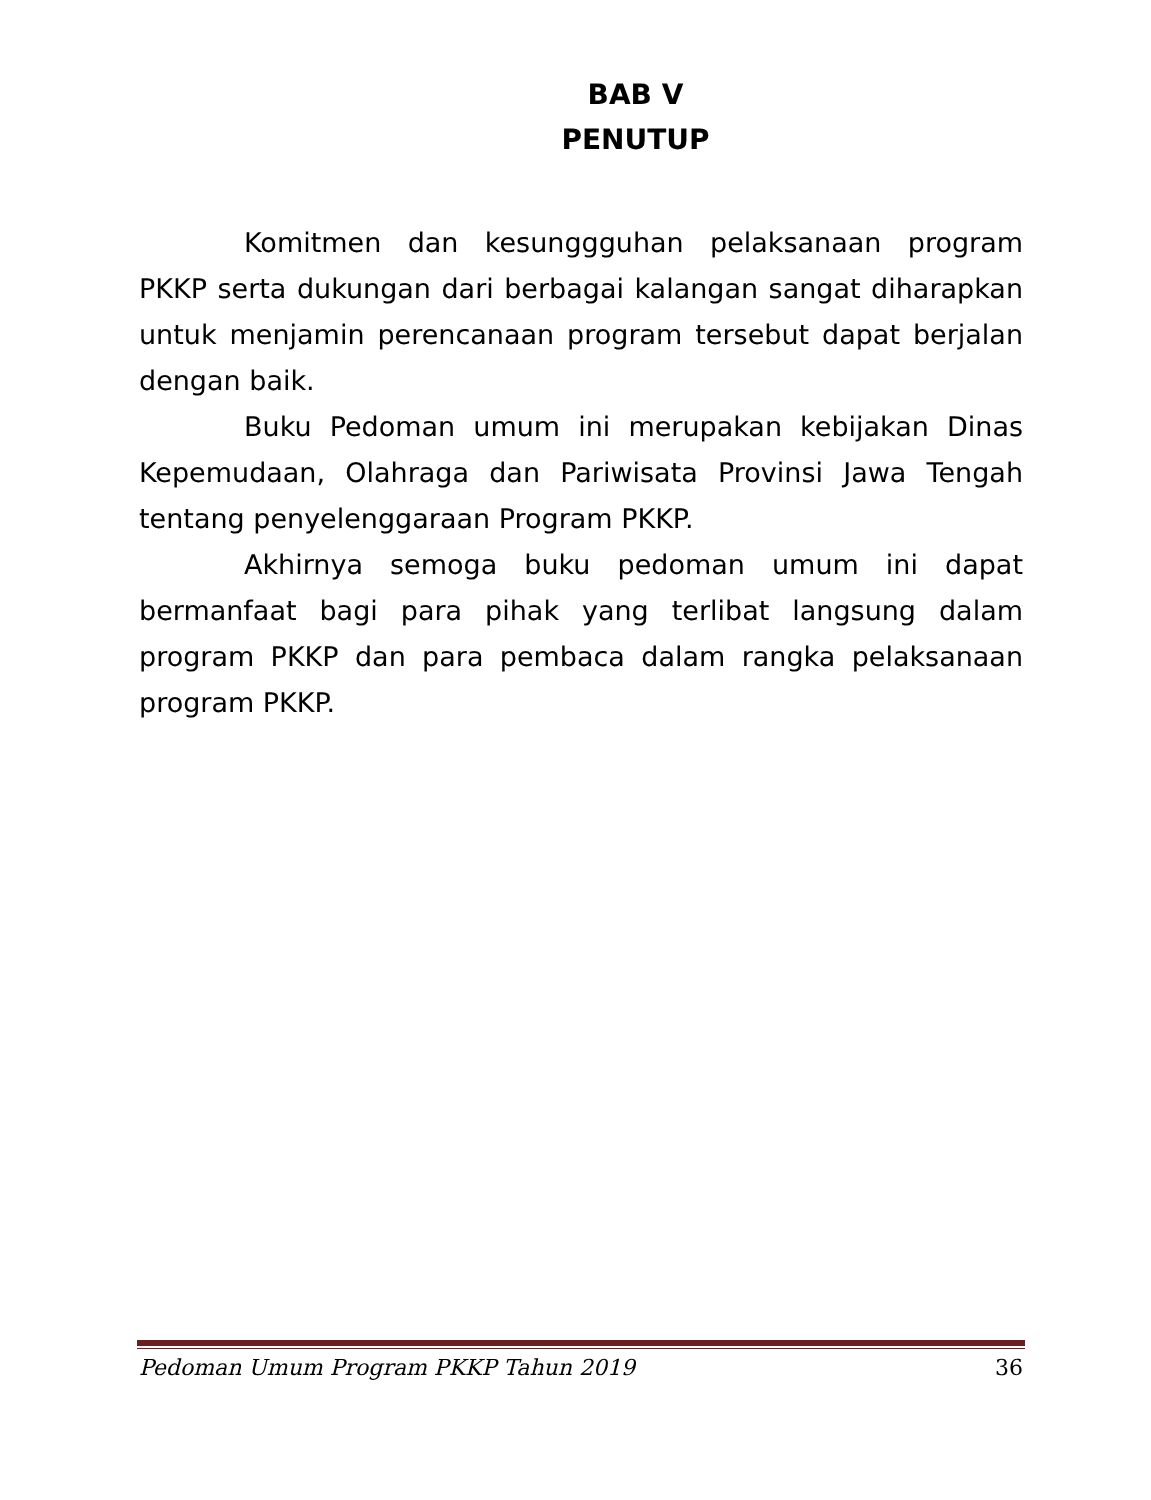BAB V
PENUTUP
Komitmen dan kesunggguhan pelaksanaan program PKKP serta dukungan dari berbagai kalangan sangat diharapkan untuk menjamin perencanaan program tersebut dapat berjalan dengan baik.
Buku Pedoman umum ini merupakan kebijakan Dinas Kepemudaan, Olahraga dan Pariwisata Provinsi Jawa Tengah tentang penyelenggaraan Program PKKP.
Akhirnya semoga buku pedoman umum ini dapat bermanfaat bagi para pihak yang terlibat langsung dalam program PKKP dan para pembaca dalam rangka pelaksanaan program PKKP.
Pedoman Umum Program PKKP Tahun 2019 36